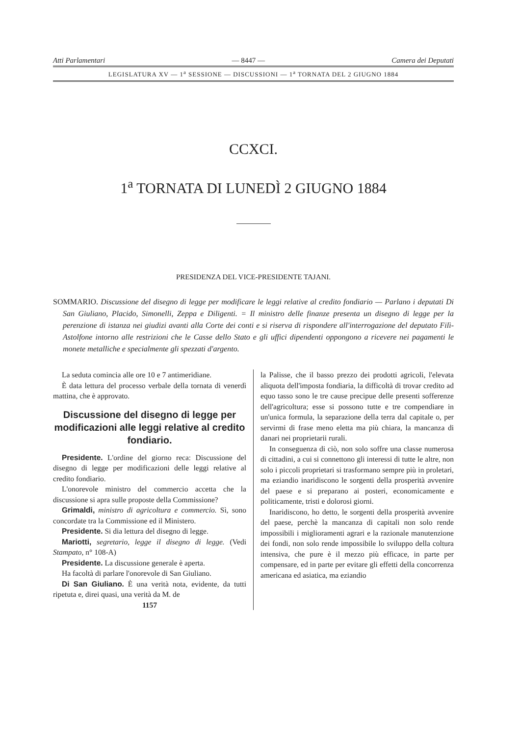Atti Parlamentari — 8447 — Camera dei Deputati
LEGISLATURA XV — 1<sup>a</sup> SESSIONE — DISCUSSIONI — 1<sup>a</sup> TORNATA DEL 2 GIUGNO 1884
CCXCI.
1<sup>a</sup> TORNATA DI LUNEDÌ 2 GIUGNO 1884
PRESIDENZA DEL VICE-PRESIDENTE TAJANI.
SOMMARIO. Discussione del disegno di legge per modificare le leggi relative al credito fondiario — Parlano i deputati Di San Giuliano, Placido, Simonelli, Zeppa e Diligenti. = Il ministro delle finanze presenta un disegno di legge per la perenzione di istanza nei giudizi avanti alla Corte dei conti e si riserva di rispondere all'interrogazione del deputato Filì-Astolfone intorno alle restrizioni che le Casse dello Stato e gli uffici dipendenti oppongono a ricevere nei pagamenti le monete metalliche e specialmente gli spezzati d'argento.
La seduta comincia alle ore 10 e 7 antimeridiane.
È data lettura del processo verbale della tornata di venerdì mattina, che è approvato.
Discussione del disegno di legge per modificazioni alle leggi relative al credito fondiario.
Presidente. L'ordine del giorno reca: Discussione del disegno di legge per modificazioni delle leggi relative al credito fondiario.
L'onorevole ministro del commercio accetta che la discussione si apra sulle proposte della Commissione?
Grimaldi, ministro di agricoltura e commercio. Sì, sono concordate tra la Commissione ed il Ministero.
Presidente. Si dia lettura del disegno di legge.
Mariotti, segretario, legge il disegno di legge. (Vedi Stampato, n° 108-A)
Presidente. La discussione generale è aperta.
Ha facoltà di parlare l'onorevole di San Giuliano.
Di San Giuliano. È una verità nota, evidente, da tutti ripetuta e, direi quasi, una verità da M. de
1157
la Palisse, che il basso prezzo dei prodotti agricoli, l'elevata aliquota dell'imposta fondiaria, la difficoltà di trovar credito ad equo tasso sono le tre cause precipue delle presenti sofferenze dell'agricoltura; esse si possono tutte e tre compendiare in un'unica formula, la separazione della terra dal capitale o, per servirmi di frase meno eletta ma più chiara, la mancanza di danari nei proprietarii rurali.
In conseguenza di ciò, non solo soffre una classe numerosa di cittadini, a cui si connettono gli interessi di tutte le altre, non solo i piccoli proprietari si trasformano sempre più in proletari, ma eziandio inaridiscono le sorgenti della prosperità avvenire del paese e si preparano ai posteri, economicamente e politicamente, tristi e dolorosi giorni.
Inaridiscono, ho detto, le sorgenti della prosperità avvenire del paese, perchè la mancanza di capitali non solo rende impossibili i miglioramenti agrari e la razionale manutenzione dei fondi, non solo rende impossibile lo sviluppo della coltura intensiva, che pure è il mezzo più efficace, in parte per compensare, ed in parte per evitare gli effetti della concorrenza americana ed asiatica, ma eziandio